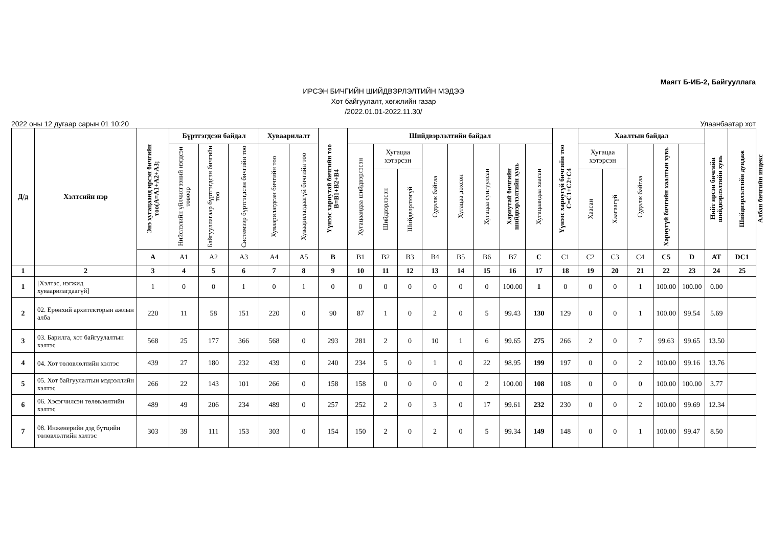Маягт Б-ИБ-2, Байгууллага
ИРСЭН БИЧГИЙН ШИЙДВЭРЛЭЛТИЙН МЭДЭЭ
Хот байгуулалт, хөгжлийн газар
/2022.01.01-2022.11.30/
2022 оны 12 дугаар сарын 01 10:20 Улаанбаатар хот
| Д/д | Хэлтсийн нэр | Энэ хугацаанд ирсэн бичгийн тоо(A=A1+A2+A3; | Бүртгэгдсэн байдал | | | Хуваарилалт | | Үүнээс хариутай бичгийн тоо B=B1+B2+B4 | Шийдвэрлэлтийн байдал | | | | | | | | Үүнээс хариугүй бичгийн тоо C=C1+C2+C4 | Хаалтын байдал | | | | | Нийт ирсэн бичгийн шийдвэрлэлтийн хувь | Шийдвэрлэлтийн дундаж | Албан бичгийн индекс |
| --- | --- | --- | --- | --- | --- | --- | --- | --- | --- | --- | --- | --- | --- | --- | --- | --- | --- | --- | --- | --- | --- | --- | --- | --- | --- |
| | | | Нийслэлийн үйлчилгээний нэгдсэн төвөөр | Байгууллагаар бүртгэгдсэн бичгийн тоо | Системээр бүртгэгдсэн бичгийн тоо | Хуваарилагдсан бичгийн тоо | Хуваарилагдаагүй бичгийн тоо | | Хугацаандаа шийдвэрлэсэн | Хугацаа хэтэрсэн | | Судалж байгаа | Хугацаа дөхсөн | Хугацаа сунгуулсан | Хариутай бичгийн шийдвэрлэлтийн хувь | Хугацаандаа хаасан | | Хугацаа хэтэрсэн | | Судалж байгаа | Хариугүй бичгийн хаалтын хувь | | | | |
| | | | | | | | | | | Шийдвэрлэсэн | Шийдвэрлээгүй | | | | | | | Хаасан | Хаагаагүй | | | | | | |
| | | A | A1 | A2 | A3 | A4 | A5 | B | B1 | B2 | B3 | B4 | B5 | B6 | B7 | C | C1 | C2 | C3 | C4 | C5 | D | AT | DC1 | |
| 1 | 2 | 3 | 4 | 5 | 6 | 7 | 8 | 9 | 10 | 11 | 12 | 13 | 14 | 15 | 16 | 17 | 18 | 19 | 20 | 21 | 22 | 23 | 24 | 25 | |
| 1 | [Хэлтэс, нэгжид хуваарилагдаагүй] | 1 | 0 | 0 | 1 | 0 | 1 | 0 | 0 | 0 | 0 | 0 | 0 | 0 | 100.00 | 1 | 0 | 0 | 0 | 1 | 100.00 | 100.00 | 0.00 | | |
| 2 | 02. Ерөнхий архитекторын ажлын алба | 220 | 11 | 58 | 151 | 220 | 0 | 90 | 87 | 1 | 0 | 2 | 0 | 5 | 99.43 | 130 | 129 | 0 | 0 | 1 | 100.00 | 99.54 | 5.69 | | |
| 3 | 03. Барилга, хот байгуулалтын хэлтэс | 568 | 25 | 177 | 366 | 568 | 0 | 293 | 281 | 2 | 0 | 10 | 1 | 6 | 99.65 | 275 | 266 | 2 | 0 | 7 | 99.63 | 99.65 | 13.50 | | |
| 4 | 04. Хот төлөвлөлтийн хэлтэс | 439 | 27 | 180 | 232 | 439 | 0 | 240 | 234 | 5 | 0 | 1 | 0 | 22 | 98.95 | 199 | 197 | 0 | 0 | 2 | 100.00 | 99.16 | 13.76 | | |
| 5 | 05. Хот байгуулалтын мэдээллийн хэлтэс | 266 | 22 | 143 | 101 | 266 | 0 | 158 | 158 | 0 | 0 | 0 | 0 | 2 | 100.00 | 108 | 108 | 0 | 0 | 0 | 100.00 | 100.00 | 3.77 | | |
| 6 | 06. Хэсэгчилсэн төлөвлөлтийн хэлтэс | 489 | 49 | 206 | 234 | 489 | 0 | 257 | 252 | 2 | 0 | 3 | 0 | 17 | 99.61 | 232 | 230 | 0 | 0 | 2 | 100.00 | 99.69 | 12.34 | | |
| 7 | 08. Инженерийн дэд бүтцийн төлөвлөлтийн хэлтэс | 303 | 39 | 111 | 153 | 303 | 0 | 154 | 150 | 2 | 0 | 2 | 0 | 5 | 99.34 | 149 | 148 | 0 | 0 | 1 | 100.00 | 99.47 | 8.50 | | |